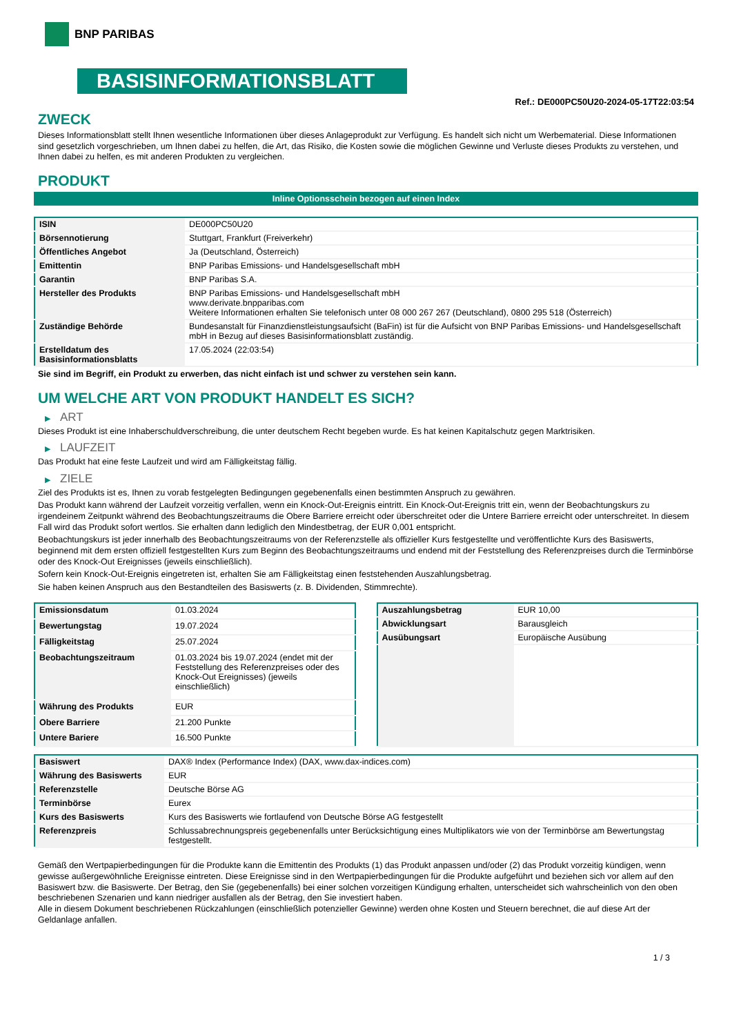BNP PARIBAS
BASISINFORMATIONSBLATT
Ref.: DE000PC50U20-2024-05-17T22:03:54
ZWECK
Dieses Informationsblatt stellt Ihnen wesentliche Informationen über dieses Anlageprodukt zur Verfügung. Es handelt sich nicht um Werbematerial. Diese Informationen sind gesetzlich vorgeschrieben, um Ihnen dabei zu helfen, die Art, das Risiko, die Kosten sowie die möglichen Gewinne und Verluste dieses Produkts zu verstehen, und Ihnen dabei zu helfen, es mit anderen Produkten zu vergleichen.
PRODUKT
Inline Optionsschein bezogen auf einen Index
| ISIN | DE000PC50U20 |
| Börsennotierung | Stuttgart, Frankfurt (Freiverkehr) |
| Öffentliches Angebot | Ja (Deutschland, Österreich) |
| Emittentin | BNP Paribas Emissions- und Handelsgesellschaft mbH |
| Garantin | BNP Paribas S.A. |
| Hersteller des Produkts | BNP Paribas Emissions- und Handelsgesellschaft mbH www.derivate.bnpparibas.com Weitere Informationen erhalten Sie telefonisch unter 08 000 267 267 (Deutschland), 0800 295 518 (Österreich) |
| Zuständige Behörde | Bundesanstalt für Finanzdienstleistungsaufsicht (BaFin) ist für die Aufsicht von BNP Paribas Emissions- und Handelsgesellschaft mbH in Bezug auf dieses Basisinformationsblatt zuständig. |
| Erstelldatum des Basisinformationsblatts | 17.05.2024 (22:03:54) |
Sie sind im Begriff, ein Produkt zu erwerben, das nicht einfach ist und schwer zu verstehen sein kann.
UM WELCHE ART VON PRODUKT HANDELT ES SICH?
▶ ART
Dieses Produkt ist eine Inhaberschuldverschreibung, die unter deutschem Recht begeben wurde. Es hat keinen Kapitalschutz gegen Marktrisiken.
▶ LAUFZEIT
Das Produkt hat eine feste Laufzeit und wird am Fälligkeitstag fällig.
▶ ZIELE
Ziel des Produkts ist es, Ihnen zu vorab festgelegten Bedingungen gegebenenfalls einen bestimmten Anspruch zu gewähren.
Das Produkt kann während der Laufzeit vorzeitig verfallen, wenn ein Knock-Out-Ereignis eintritt. Ein Knock-Out-Ereignis tritt ein, wenn der Beobachtungskurs zu irgendeinem Zeitpunkt während des Beobachtungszeitraums die Obere Barriere erreicht oder überschreitet oder die Untere Barriere erreicht oder unterschreitet. In diesem Fall wird das Produkt sofort wertlos. Sie erhalten dann lediglich den Mindestbetrag, der EUR 0,001 entspricht.
Beobachtungskurs ist jeder innerhalb des Beobachtungszeitraums von der Referenzstelle als offizieller Kurs festgestellte und veröffentlichte Kurs des Basiswerts, beginnend mit dem ersten offiziell festgestellten Kurs zum Beginn des Beobachtungszeitraums und endend mit der Feststellung des Referenzpreises durch die Terminbörse oder des Knock-Out Ereignisses (jeweils einschließlich).
Sofern kein Knock-Out-Ereignis eingetreten ist, erhalten Sie am Fälligkeitstag einen feststehenden Auszahlungsbetrag.
Sie haben keinen Anspruch aus den Bestandteilen des Basiswerts (z. B. Dividenden, Stimmrechte).
| Emissionsdatum | 01.03.2024 |
| Bewertungstag | 19.07.2024 |
| Fälligkeitstag | 25.07.2024 |
| Beobachtungszeitraum | 01.03.2024 bis 19.07.2024 (endet mit der Feststellung des Referenzpreises oder des Knock-Out Ereignisses) (jeweils einschließlich) |
| Währung des Produkts | EUR |
| Obere Barriere | 21.200 Punkte |
| Untere Bariere | 16.500 Punkte |
| Auszahlungsbetrag | EUR 10,00 |
| Abwicklungsart | Barausgleich |
| Ausübungsart | Europäische Ausübung |
| Basiswert | DAX® Index (Performance Index) (DAX, www.dax-indices.com) |
| Währung des Basiswerts | EUR |
| Referenzstelle | Deutsche Börse AG |
| Terminbörse | Eurex |
| Kurs des Basiswerts | Kurs des Basiswerts wie fortlaufend von Deutsche Börse AG festgestellt |
| Referenzpreis | Schlussabrechnungspreis gegebenenfalls unter Berücksichtigung eines Multiplikators wie von der Terminbörse am Bewertungstag festgestellt. |
Gemäß den Wertpapierbedingungen für die Produkte kann die Emittentin des Produkts (1) das Produkt anpassen und/oder (2) das Produkt vorzeitig kündigen, wenn gewisse außergewöhnliche Ereignisse eintreten. Diese Ereignisse sind in den Wertpapierbedingungen für die Produkte aufgeführt und beziehen sich vor allem auf den Basiswert bzw. die Basiswerte. Der Betrag, den Sie (gegebenenfalls) bei einer solchen vorzeitigen Kündigung erhalten, unterscheidet sich wahrscheinlich von den oben beschriebenen Szenarien und kann niedriger ausfallen als der Betrag, den Sie investiert haben.
Alle in diesem Dokument beschriebenen Rückzahlungen (einschließlich potenzieller Gewinne) werden ohne Kosten und Steuern berechnet, die auf diese Art der Geldanlage anfallen.
1 / 3